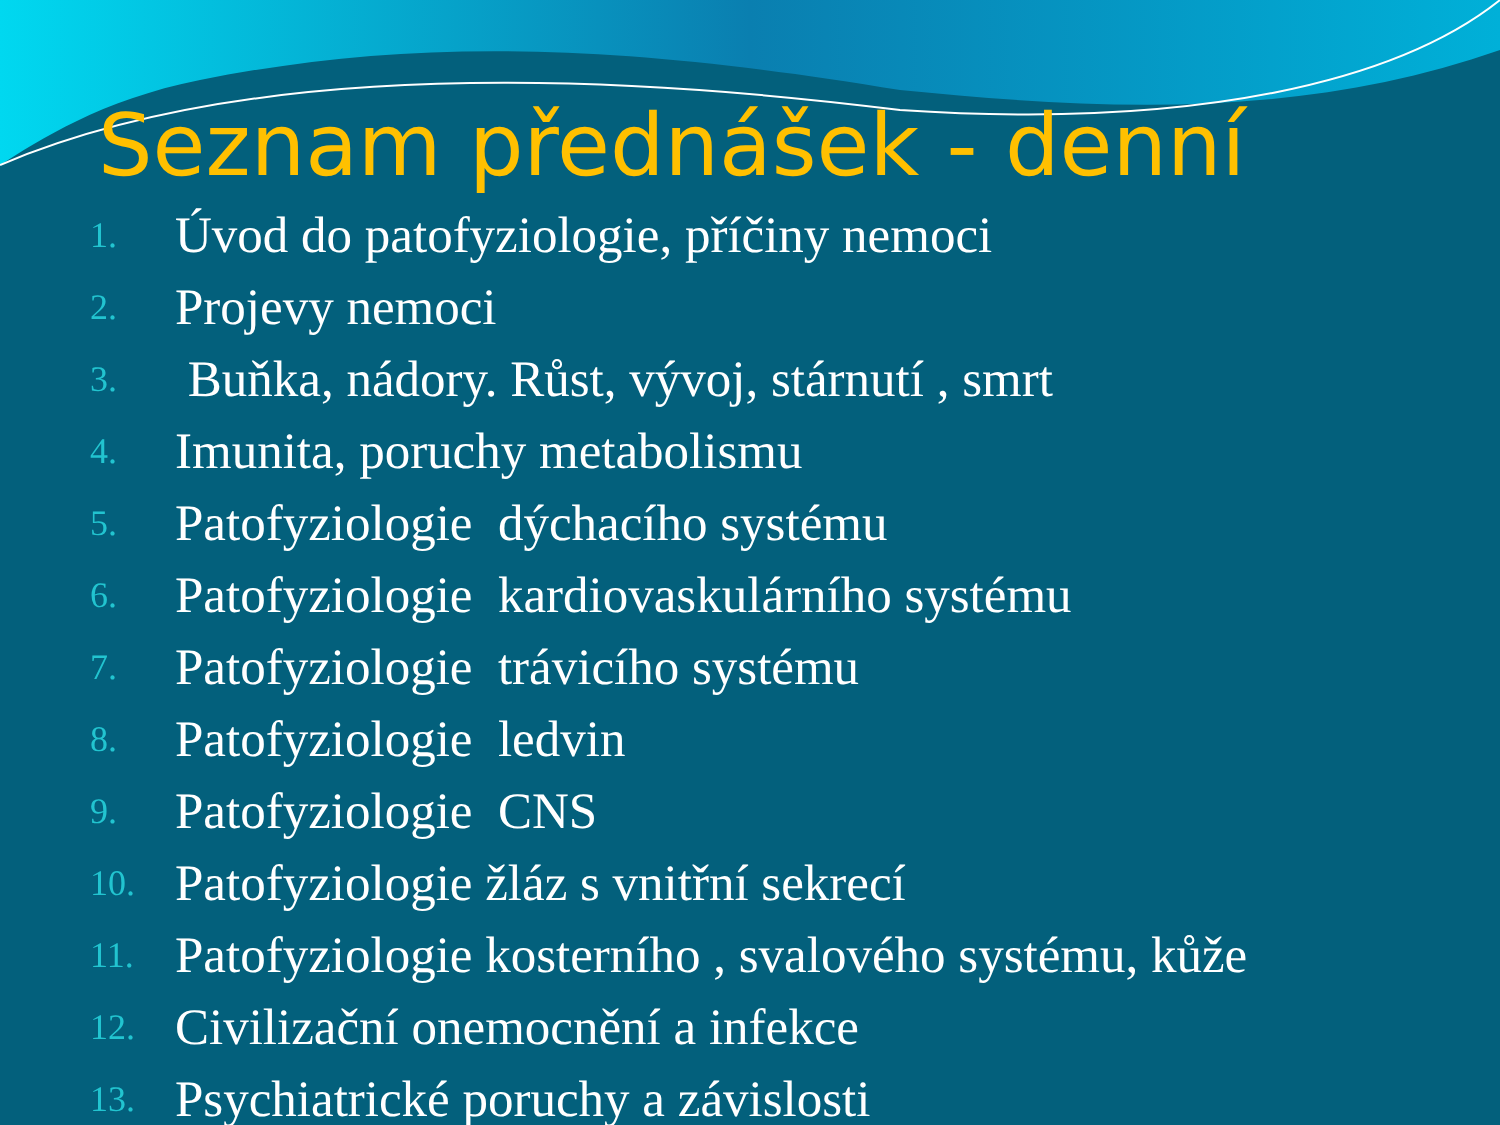Seznam přednášek - denní
1. Úvod do patofyziologie, příčiny nemoci
2. Projevy nemoci
3. Buňka, nádory. Růst, vývoj, stárnutí , smrt
4. Imunita, poruchy metabolismu
5. Patofyziologie dýchacího systému
6. Patofyziologie kardiovaskulárního systému
7. Patofyziologie trávicího systému
8. Patofyziologie ledvin
9. Patofyziologie CNS
10. Patofyziologie žláz s vnitřní sekrecí
11. Patofyziologie kosterního , svalového systému, kůže
12. Civilizační onemocnění a infekce
13. Psychiatrické poruchy a závislosti